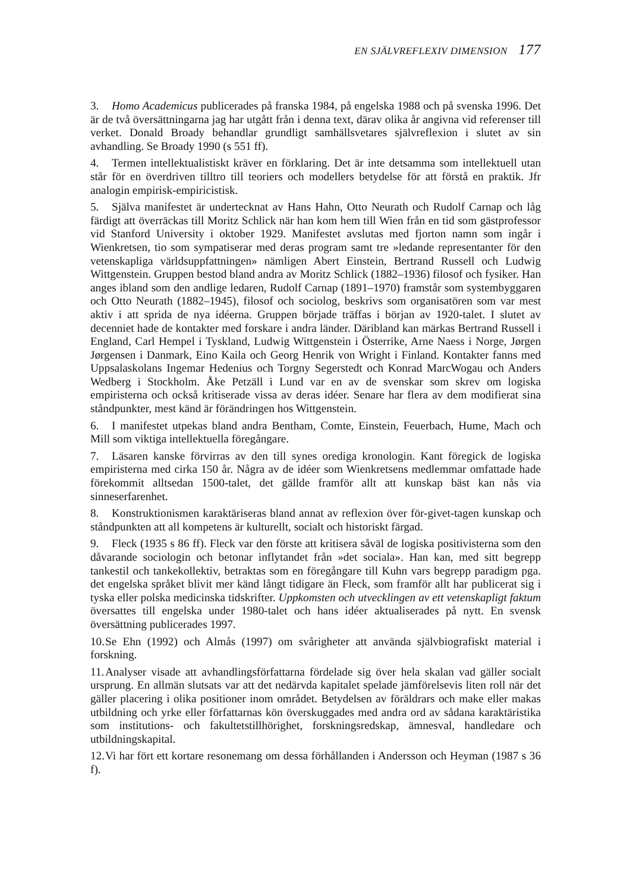EN SJÄLVREFLEXIV DIMENSION 177
3. Homo Academicus publicerades på franska 1984, på engelska 1988 och på svenska 1996. Det är de två översättningarna jag har utgått från i denna text, därav olika år angivna vid referenser till verket. Donald Broady behandlar grundligt samhällsvetares självreflexion i slutet av sin avhandling. Se Broady 1990 (s 551 ff).
4. Termen intellektualistiskt kräver en förklaring. Det är inte detsamma som intellektuell utan står för en överdriven tilltro till teoriers och modellers betydelse för att förstå en praktik. Jfr analogin empirisk-empiricistisk.
5. Själva manifestet är undertecknat av Hans Hahn, Otto Neurath och Rudolf Carnap och låg färdigt att överräckas till Moritz Schlick när han kom hem till Wien från en tid som gästprofessor vid Stanford University i oktober 1929. Manifestet avslutas med fjorton namn som ingår i Wienkretsen, tio som sympatiserar med deras program samt tre »ledande representanter för den vetenskapliga världsuppfattningen» nämligen Abert Einstein, Bertrand Russell och Ludwig Wittgenstein. Gruppen bestod bland andra av Moritz Schlick (1882–1936) filosof och fysiker. Han anges ibland som den andlige ledaren, Rudolf Carnap (1891–1970) framstår som systembyggaren och Otto Neurath (1882–1945), filosof och sociolog, beskrivs som organisatören som var mest aktiv i att sprida de nya idéerna. Gruppen började träffas i början av 1920-talet. I slutet av decenniet hade de kontakter med forskare i andra länder. Däribland kan märkas Bertrand Russell i England, Carl Hempel i Tyskland, Ludwig Wittgenstein i Österrike, Arne Naess i Norge, Jørgen Jørgensen i Danmark, Eino Kaila och Georg Henrik von Wright i Finland. Kontakter fanns med Uppsalaskolans Ingemar Hedenius och Torgny Segerstedt och Konrad MarcWogau och Anders Wedberg i Stockholm. Åke Petzäll i Lund var en av de svenskar som skrev om logiska empiristerna och också kritiserade vissa av deras idéer. Senare har flera av dem modifierat sina ståndpunkter, mest känd är förändringen hos Wittgenstein.
6. I manifestet utpekas bland andra Bentham, Comte, Einstein, Feuerbach, Hume, Mach och Mill som viktiga intellektuella föregångare.
7. Läsaren kanske förvirras av den till synes orediga kronologin. Kant föregick de logiska empiristerna med cirka 150 år. Några av de idéer som Wienkretsens medlemmar omfattade hade förekommit alltsedan 1500-talet, det gällde framför allt att kunskap bäst kan nås via sinneserfarenhet.
8. Konstruktionismen karaktäriseras bland annat av reflexion över för-givet-tagen kunskap och ståndpunkten att all kompetens är kulturellt, socialt och historiskt färgad.
9. Fleck (1935 s 86 ff). Fleck var den förste att kritisera såväl de logiska positivisterna som den dåvarande sociologin och betonar inflytandet från »det sociala». Han kan, med sitt begrepp tankestil och tankekollektiv, betraktas som en föregångare till Kuhn vars begrepp paradigm pga. det engelska språket blivit mer känd långt tidigare än Fleck, som framför allt har publicerat sig i tyska eller polska medicinska tidskrifter. Uppkomsten och utvecklingen av ett vetenskapligt faktum översattes till engelska under 1980-talet och hans idéer aktualiserades på nytt. En svensk översättning publicerades 1997.
10. Se Ehn (1992) och Almås (1997) om svårigheter att använda självbiografiskt material i forskning.
11. Analyser visade att avhandlingsförfattarna fördelade sig över hela skalan vad gäller socialt ursprung. En allmän slutsats var att det nedärvda kapitalet spelade jämförelsevis liten roll när det gäller placering i olika positioner inom området. Betydelsen av föräldrars och make eller makas utbildning och yrke eller författarnas kön överskuggades med andra ord av sådana karaktäristika som institutions- och fakultetstillhörighet, forskningsredskap, ämnesval, handledare och utbildningskapital.
12. Vi har fört ett kortare resonemang om dessa förhållanden i Andersson och Heyman (1987 s 36 f).